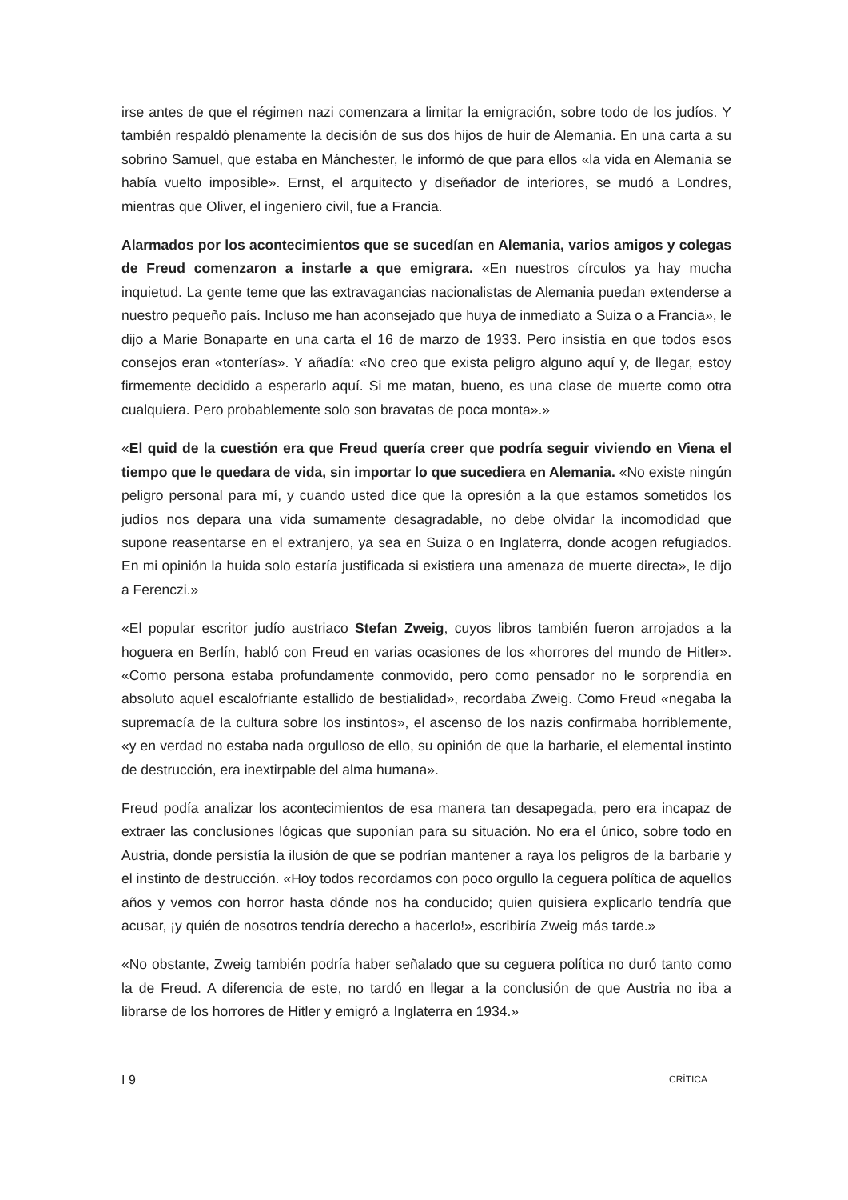irse antes de que el régimen nazi comenzara a limitar la emigración, sobre todo de los judíos. Y también respaldó plenamente la decisión de sus dos hijos de huir de Alemania. En una carta a su sobrino Samuel, que estaba en Mánchester, le informó de que para ellos «la vida en Alemania se había vuelto imposible». Ernst, el arquitecto y diseñador de interiores, se mudó a Londres, mientras que Oliver, el ingeniero civil, fue a Francia.
Alarmados por los acontecimientos que se sucedían en Alemania, varios amigos y colegas de Freud comenzaron a instarle a que emigrara. «En nuestros círculos ya hay mucha inquietud. La gente teme que las extravagancias nacionalistas de Alemania puedan extenderse a nuestro pequeño país. Incluso me han aconsejado que huya de inmediato a Suiza o a Francia», le dijo a Marie Bonaparte en una carta el 16 de marzo de 1933. Pero insistía en que todos esos consejos eran «tonterías». Y añadía: «No creo que exista peligro alguno aquí y, de llegar, estoy firmemente decidido a esperarlo aquí. Si me matan, bueno, es una clase de muerte como otra cualquiera. Pero probablemente solo son bravatas de poca monta».»
«El quid de la cuestión era que Freud quería creer que podría seguir viviendo en Viena el tiempo que le quedara de vida, sin importar lo que sucediera en Alemania. «No existe ningún peligro personal para mí, y cuando usted dice que la opresión a la que estamos sometidos los judíos nos depara una vida sumamente desagradable, no debe olvidar la incomodidad que supone reasentarse en el extranjero, ya sea en Suiza o en Inglaterra, donde acogen refugiados. En mi opinión la huida solo estaría justificada si existiera una amenaza de muerte directa», le dijo a Ferenczi.»
«El popular escritor judío austriaco Stefan Zweig, cuyos libros también fueron arrojados a la hoguera en Berlín, habló con Freud en varias ocasiones de los «horrores del mundo de Hitler». «Como persona estaba profundamente conmovido, pero como pensador no le sorprendía en absoluto aquel escalofriante estallido de bestialidad», recordaba Zweig. Como Freud «negaba la supremacía de la cultura sobre los instintos», el ascenso de los nazis confirmaba horriblemente, «y en verdad no estaba nada orgulloso de ello, su opinión de que la barbarie, el elemental instinto de destrucción, era inextirpable del alma humana».
Freud podía analizar los acontecimientos de esa manera tan desapegada, pero era incapaz de extraer las conclusiones lógicas que suponían para su situación. No era el único, sobre todo en Austria, donde persistía la ilusión de que se podrían mantener a raya los peligros de la barbarie y el instinto de destrucción. «Hoy todos recordamos con poco orgullo la ceguera política de aquellos años y vemos con horror hasta dónde nos ha conducido; quien quisiera explicarlo tendría que acusar, ¡y quién de nosotros tendría derecho a hacerlo!», escribiría Zweig más tarde.»
«No obstante, Zweig también podría haber señalado que su ceguera política no duró tanto como la de Freud. A diferencia de este, no tardó en llegar a la conclusión de que Austria no iba a librarse de los horrores de Hitler y emigró a Inglaterra en 1934.»
I 9 CRÍTICA